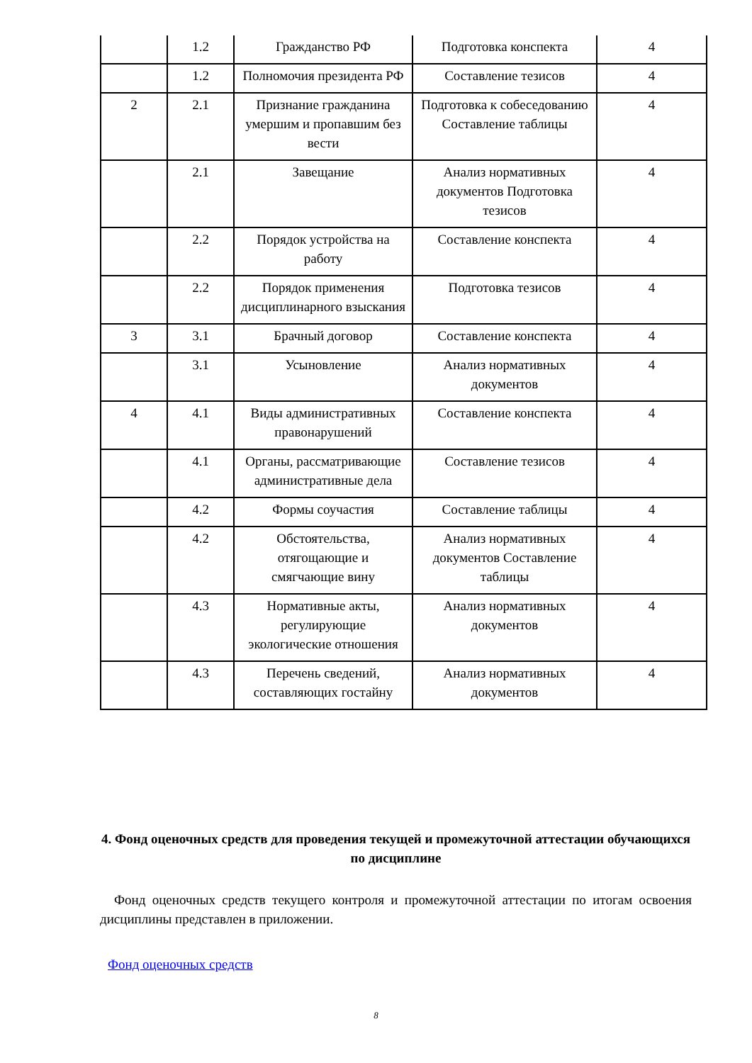| | 1.2 | Гражданство РФ | Подготовка конспекта | 4 |
| | 1.2 | Полномочия президента РФ | Составление тезисов | 4 |
| 2 | 2.1 | Признание гражданина умершим и пропавшим без вести | Подготовка к собеседованию Составление таблицы | 4 |
| | 2.1 | Завещание | Анализ нормативных документов Подготовка тезисов | 4 |
| | 2.2 | Порядок устройства на работу | Составление конспекта | 4 |
| | 2.2 | Порядок применения дисциплинарного взыскания | Подготовка тезисов | 4 |
| 3 | 3.1 | Брачный договор | Составление конспекта | 4 |
| | 3.1 | Усыновление | Анализ нормативных документов | 4 |
| 4 | 4.1 | Виды административных правонарушений | Составление конспекта | 4 |
| | 4.1 | Органы, рассматривающие административные дела | Составление тезисов | 4 |
| | 4.2 | Формы соучастия | Составление таблицы | 4 |
| | 4.2 | Обстоятельства, отягощающие и смягчающие вину | Анализ нормативных документов Составление таблицы | 4 |
| | 4.3 | Нормативные акты, регулирующие экологические отношения | Анализ нормативных документов | 4 |
| | 4.3 | Перечень сведений, составляющих гостайну | Анализ нормативных документов | 4 |
4. Фонд оценочных средств для проведения текущей и промежуточной аттестации обучающихся по дисциплине
Фонд оценочных средств текущего контроля и промежуточной аттестации по итогам освоения дисциплины представлен в приложении.
Фонд оценочных средств
8